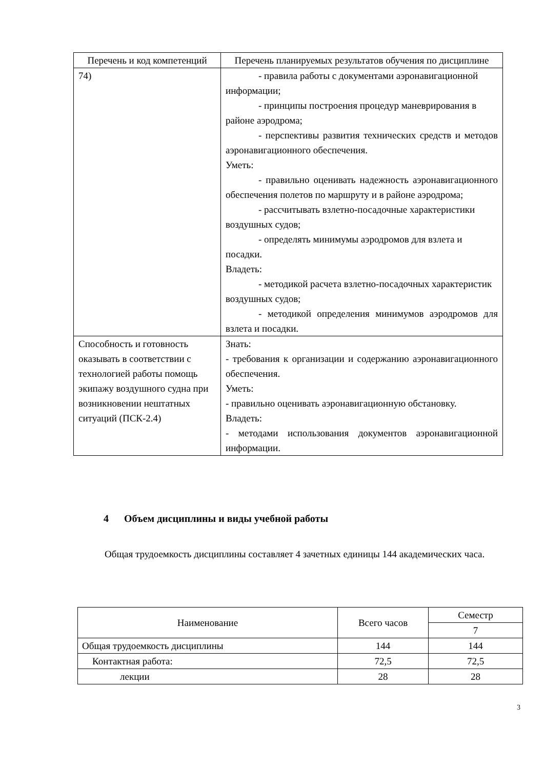| Перечень и код компетенций | Перечень планируемых результатов обучения по дисциплине |
| --- | --- |
| 74) | - правила работы с документами аэронавигационной информации; - принципы построения процедур маневрирования в районе аэродрома; - перспективы развития технических средств и методов аэронавигационного обеспечения. Уметь: - правильно оценивать надежность аэронавигационного обеспечения полетов по маршруту и в районе аэродрома; - рассчитывать взлетно-посадочные характеристики воздушных судов; - определять минимумы аэродромов для взлета и посадки. Владеть: - методикой расчета взлетно-посадочных характеристик воздушных судов; - методикой определения минимумов аэродромов для взлета и посадки. |
| Способность и готовность оказывать в соответствии с технологией работы помощь экипажу воздушного судна при возникновении нештатных ситуаций (ПСК-2.4) | Знать: - требования к организации и содержанию аэронавигационного обеспечения. Уметь: - правильно оценивать аэронавигационную обстановку. Владеть: - методами использования документов аэронавигационной информации. |
4 Объем дисциплины и виды учебной работы
Общая трудоемкость дисциплины составляет 4 зачетных единицы 144 академических часа.
| Наименование | Всего часов | Семестр |
| | | 7 |
| Общая трудоемкость дисциплины | 144 | 144 |
| Контактная работа: | 72,5 | 72,5 |
| лекции | 28 | 28 |
3